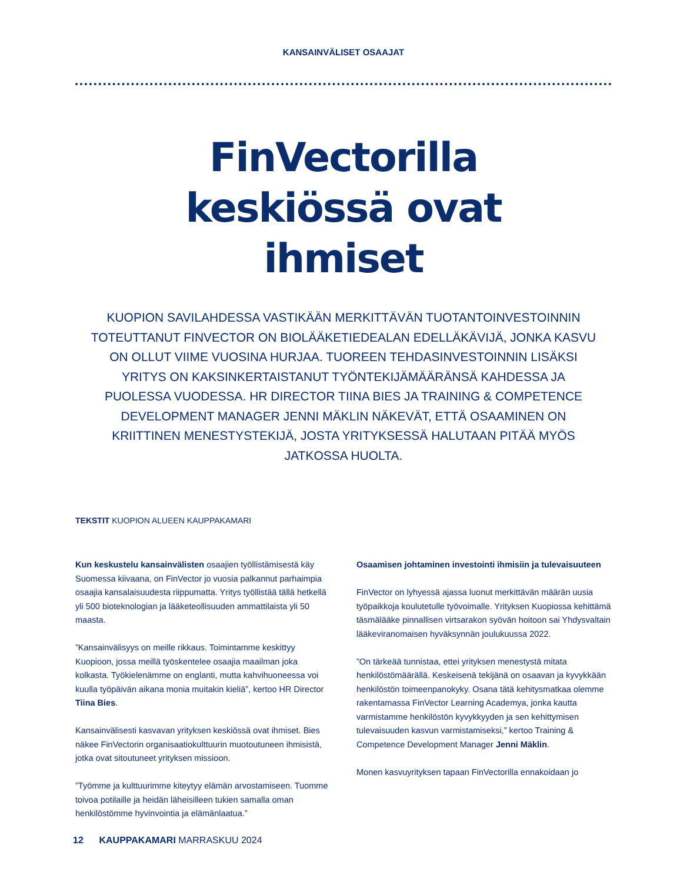KANSAINVÄLISET OSAAJAT
FinVectorilla
keskiössä ovat
ihmiset
KUOPION SAVILAHDESSA VASTIKÄÄN MERKITTÄVÄN TUOTANTOINVESTOINNIN TOTEUTTANUT FINVECTOR ON BIOLÄÄKETIEDEALAN EDELLÄKÄVIJÄ, JONKA KASVU ON OLLUT VIIME VUOSINA HURJAA. TUOREEN TEHDASINVESTOINNIN LISÄKSI YRITYS ON KAKSINKERTAISTANUT TYÖNTEKIJÄMÄÄRÄNSÄ KAHDESSA JA PUOLESSA VUODESSA. HR DIRECTOR TIINA BIES JA TRAINING & COMPETENCE DEVELOPMENT MANAGER JENNI MÄKLIN NÄKEVÄT, ETTÄ OSAAMINEN ON KRIITTINEN MENESTYSTEKIJÄ, JOSTA YRITYKSESSÄ HALUTAAN PITÄÄ MYÖS JATKOSSA HUOLTA.
TEKSTIT KUOPION ALUEEN KAUPPAKAMARI
Kun keskustelu kansainvälisten osaajien työllistämisestä käy Suomessa kiivaana, on FinVector jo vuosia palkannut parhaimpia osaajia kansalaisuudesta riippumatta. Yritys työllistää tällä hetkellä yli 500 bioteknologian ja lääketeollisuuden ammattilaista yli 50 maasta.
”Kansainvälisyys on meille rikkaus. Toimintamme keskittyy Kuopioon, jossa meillä työskentelee osaajia maailman joka kolkasta. Työkielenämme on englanti, mutta kahvihuoneessa voi kuulla työpäivän aikana monia muitakin kieliä”, kertoo HR Director Tiina Bies.
Kansainvälisesti kasvavan yrityksen keskiössä ovat ihmiset. Bies näkee FinVectorin organisaatiokulttuurin muotoutuneen ihmisistä, jotka ovat sitoutuneet yrityksen missioon.
”Työmme ja kulttuurimme kiteytyy elämän arvostamiseen. Tuomme toivoa potilaille ja heidän läheisilleen tukien samalla oman henkilöstömme hyvinvointia ja elämänlaatua.”
Osaamisen johtaminen investointi ihmisiin ja tulevaisuuteen
FinVector on lyhyessä ajassa luonut merkittävän määrän uusia työpaikkoja koulutetulle työvoimalle. Yrityksen Kuopiossa kehittämä täsmälääke pinnallisen virtsarakon syövän hoitoon sai Yhdysvaltain lääkeviranomaisen hyväksynnän joulukuussa 2022.
”On tärkeää tunnistaa, ettei yrityksen menestystä mitata henkilöstömäärällä. Keskeisenä tekijänä on osaavan ja kyvykkään henkilöstön toimeenpanokyky. Osana tätä kehitysmatkaa olemme rakentamassa FinVector Learning Academya, jonka kautta varmistamme henkilöstön kyvykkyyden ja sen kehittymisen tulevaisuuden kasvun varmistamiseksi,” kertoo Training & Competence Development Manager Jenni Mäklin.
Monen kasvuyrityksen tapaan FinVectorilla ennakoidaan jo
12 KAUPPAKAMARI MARRASKUU 2024